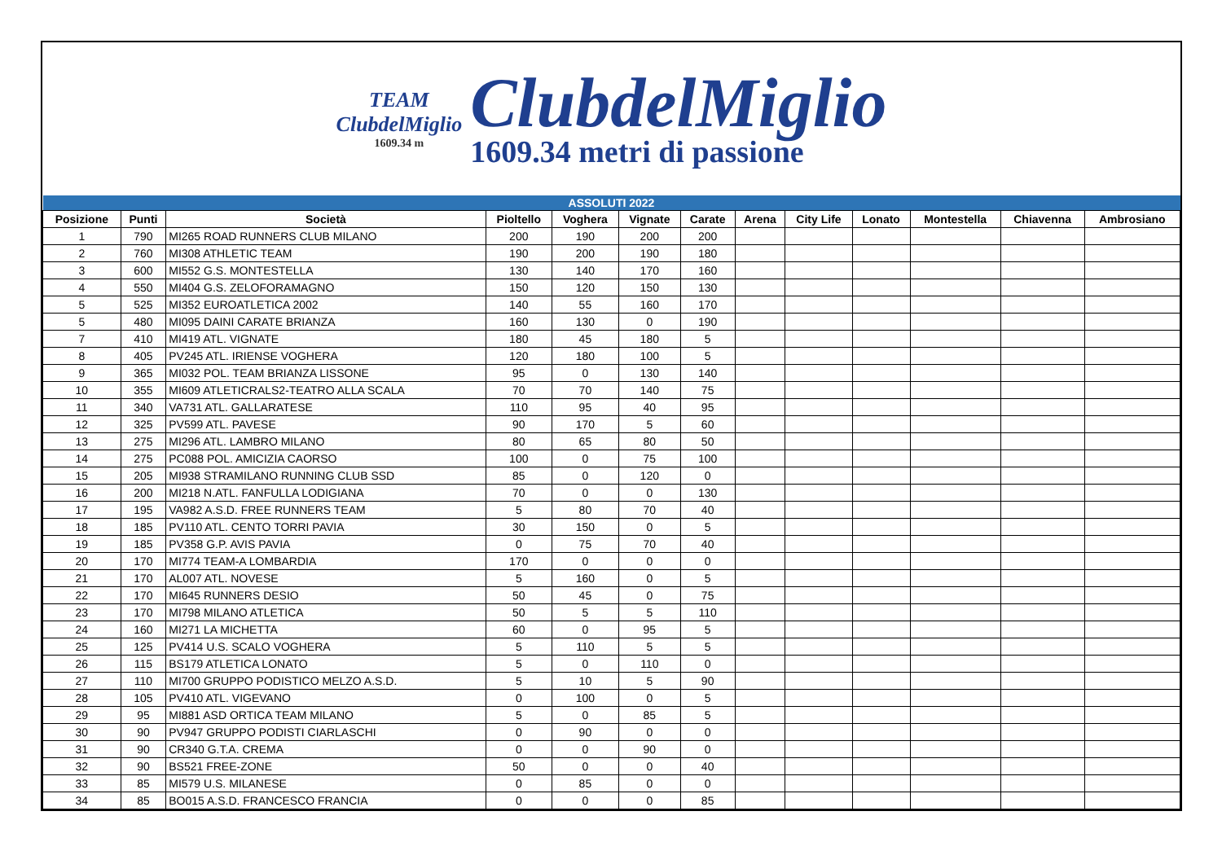TEAM
ClubdelMiglio
1609.34 m
ClubdelMiglio
1609.34 metri di passione
| ASSOLUTI 2022 | | | | | | | | | | | | |
| --- | --- | --- | --- | --- | --- | --- | --- | --- | --- | --- | --- | --- |
| Posizione | Punti | Società | Pioltello | Voghera | Vignate | Carate | Arena | City Life | Lonato | Montestella | Chiavenna | Ambrosiano |
| 1 | 790 | MI265 ROAD RUNNERS CLUB MILANO | 200 | 190 | 200 | 200 | | | | | | |
| 2 | 760 | MI308 ATHLETIC TEAM | 190 | 200 | 190 | 180 | | | | | | |
| 3 | 600 | MI552 G.S. MONTESTELLA | 130 | 140 | 170 | 160 | | | | | | |
| 4 | 550 | MI404 G.S. ZELOFORAMAGNO | 150 | 120 | 150 | 130 | | | | | | |
| 5 | 525 | MI352 EUROATLETICA 2002 | 140 | 55 | 160 | 170 | | | | | | |
| 5 | 480 | MI095 DAINI CARATE BRIANZA | 160 | 130 | 0 | 190 | | | | | | |
| 7 | 410 | MI419 ATL. VIGNATE | 180 | 45 | 180 | 5 | | | | | | |
| 8 | 405 | PV245 ATL. IRIENSE VOGHERA | 120 | 180 | 100 | 5 | | | | | | |
| 9 | 365 | MI032 POL. TEAM BRIANZA LISSONE | 95 | 0 | 130 | 140 | | | | | | |
| 10 | 355 | MI609 ATLETICRALS2-TEATRO ALLA SCALA | 70 | 70 | 140 | 75 | | | | | | |
| 11 | 340 | VA731 ATL. GALLARATESE | 110 | 95 | 40 | 95 | | | | | | |
| 12 | 325 | PV599 ATL. PAVESE | 90 | 170 | 5 | 60 | | | | | | |
| 13 | 275 | MI296 ATL. LAMBRO MILANO | 80 | 65 | 80 | 50 | | | | | | |
| 14 | 275 | PC088 POL. AMICIZIA CAORSO | 100 | 0 | 75 | 100 | | | | | | |
| 15 | 205 | MI938 STRAMILANO RUNNING CLUB SSD | 85 | 0 | 120 | 0 | | | | | | |
| 16 | 200 | MI218 N.ATL. FANFULLA LODIGIANA | 70 | 0 | 0 | 130 | | | | | | |
| 17 | 195 | VA982 A.S.D. FREE RUNNERS TEAM | 5 | 80 | 70 | 40 | | | | | | |
| 18 | 185 | PV110 ATL. CENTO TORRI PAVIA | 30 | 150 | 0 | 5 | | | | | | |
| 19 | 185 | PV358 G.P. AVIS PAVIA | 0 | 75 | 70 | 40 | | | | | | |
| 20 | 170 | MI774 TEAM-A LOMBARDIA | 170 | 0 | 0 | 0 | | | | | | |
| 21 | 170 | AL007 ATL. NOVESE | 5 | 160 | 0 | 5 | | | | | | |
| 22 | 170 | MI645 RUNNERS DESIO | 50 | 45 | 0 | 75 | | | | | | |
| 23 | 170 | MI798 MILANO ATLETICA | 50 | 5 | 5 | 110 | | | | | | |
| 24 | 160 | MI271 LA MICHETTA | 60 | 0 | 95 | 5 | | | | | | |
| 25 | 125 | PV414 U.S. SCALO VOGHERA | 5 | 110 | 5 | 5 | | | | | | |
| 26 | 115 | BS179 ATLETICA LONATO | 5 | 0 | 110 | 0 | | | | | | |
| 27 | 110 | MI700 GRUPPO PODISTICO MELZO A.S.D. | 5 | 10 | 5 | 90 | | | | | | |
| 28 | 105 | PV410 ATL. VIGEVANO | 0 | 100 | 0 | 5 | | | | | | |
| 29 | 95 | MI881 ASD ORTICA TEAM MILANO | 5 | 0 | 85 | 5 | | | | | | |
| 30 | 90 | PV947 GRUPPO PODISTI CIARLASCHI | 0 | 90 | 0 | 0 | | | | | | |
| 31 | 90 | CR340 G.T.A. CREMA | 0 | 0 | 90 | 0 | | | | | | |
| 32 | 90 | BS521 FREE-ZONE | 50 | 0 | 0 | 40 | | | | | | |
| 33 | 85 | MI579 U.S. MILANESE | 0 | 85 | 0 | 0 | | | | | | |
| 34 | 85 | BO015 A.S.D. FRANCESCO FRANCIA | 0 | 0 | 0 | 85 | | | | | | |